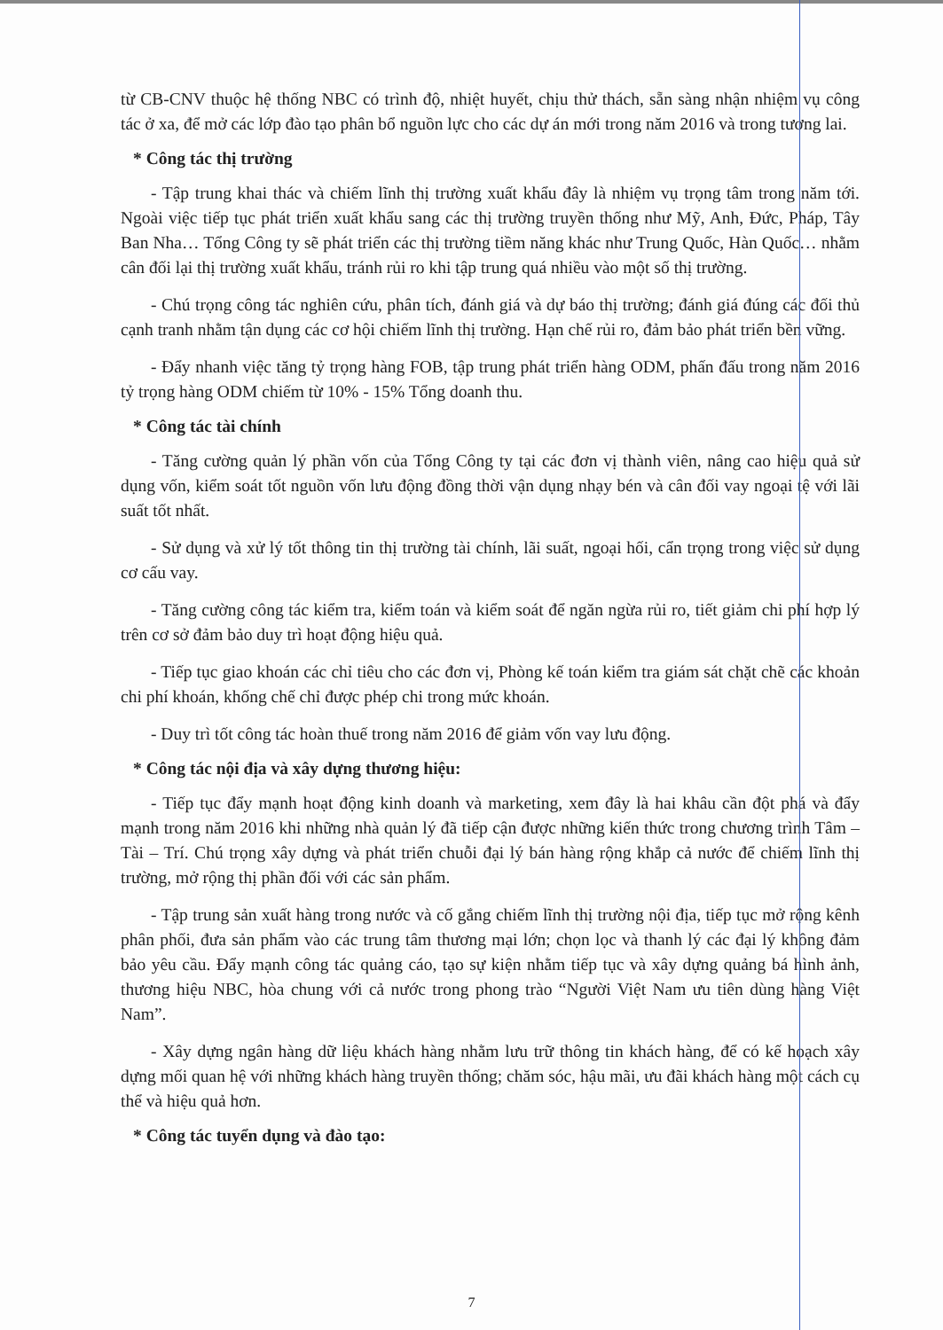từ CB-CNV thuộc hệ thống NBC có trình độ, nhiệt huyết, chịu thử thách, sẵn sàng nhận nhiệm vụ công tác ở xa, để mở các lớp đào tạo phân bổ nguồn lực cho các dự án mới trong năm 2016 và trong tương lai.
* Công tác thị trường
- Tập trung khai thác và chiếm lĩnh thị trường xuất khẩu đây là nhiệm vụ trọng tâm trong năm tới. Ngoài việc tiếp tục phát triển xuất khẩu sang các thị trường truyền thống như Mỹ, Anh, Đức, Pháp, Tây Ban Nha… Tổng Công ty sẽ phát triển các thị trường tiềm năng khác như Trung Quốc, Hàn Quốc… nhằm cân đối lại thị trường xuất khẩu, tránh rủi ro khi tập trung quá nhiều vào một số thị trường.
- Chú trọng công tác nghiên cứu, phân tích, đánh giá và dự báo thị trường; đánh giá đúng các đối thủ cạnh tranh nhằm tận dụng các cơ hội chiếm lĩnh thị trường. Hạn chế rủi ro, đảm bảo phát triển bền vững.
- Đẩy nhanh việc tăng tỷ trọng hàng FOB, tập trung phát triển hàng ODM, phấn đấu trong năm 2016 tỷ trọng hàng ODM chiếm từ 10% - 15% Tổng doanh thu.
* Công tác tài chính
- Tăng cường quản lý phần vốn của Tổng Công ty tại các đơn vị thành viên, nâng cao hiệu quả sử dụng vốn, kiểm soát tốt nguồn vốn lưu động đồng thời vận dụng nhạy bén và cân đối vay ngoại tệ với lãi suất tốt nhất.
- Sử dụng và xử lý tốt thông tin thị trường tài chính, lãi suất, ngoại hối, cẩn trọng trong việc sử dụng cơ cấu vay.
- Tăng cường công tác kiểm tra, kiểm toán và kiểm soát để ngăn ngừa rủi ro, tiết giảm chi phí hợp lý trên cơ sở đảm bảo duy trì hoạt động hiệu quả.
- Tiếp tục giao khoán các chỉ tiêu cho các đơn vị, Phòng kế toán kiểm tra giám sát chặt chẽ các khoản chi phí khoán, khống chế chỉ được phép chi trong mức khoán.
- Duy trì tốt công tác hoàn thuế trong năm 2016 để giảm vốn vay lưu động.
* Công tác nội địa và xây dựng thương hiệu:
- Tiếp tục đẩy mạnh hoạt động kinh doanh và marketing, xem đây là hai khâu cần đột phá và đẩy mạnh trong năm 2016 khi những nhà quản lý đã tiếp cận được những kiến thức trong chương trình Tâm – Tài – Trí. Chú trọng xây dựng và phát triển chuỗi đại lý bán hàng rộng khắp cả nước để chiếm lĩnh thị trường, mở rộng thị phần đối với các sản phẩm.
- Tập trung sản xuất hàng trong nước và cố gắng chiếm lĩnh thị trường nội địa, tiếp tục mở rộng kênh phân phối, đưa sản phẩm vào các trung tâm thương mại lớn; chọn lọc và thanh lý các đại lý không đảm bảo yêu cầu. Đẩy mạnh công tác quảng cáo, tạo sự kiện nhằm tiếp tục và xây dựng quảng bá hình ảnh, thương hiệu NBC, hòa chung với cả nước trong phong trào “Người Việt Nam ưu tiên dùng hàng Việt Nam”.
- Xây dựng ngân hàng dữ liệu khách hàng nhằm lưu trữ thông tin khách hàng, để có kế hoạch xây dựng mối quan hệ với những khách hàng truyền thống; chăm sóc, hậu mãi, ưu đãi khách hàng một cách cụ thể và hiệu quả hơn.
* Công tác tuyển dụng và đào tạo:
7